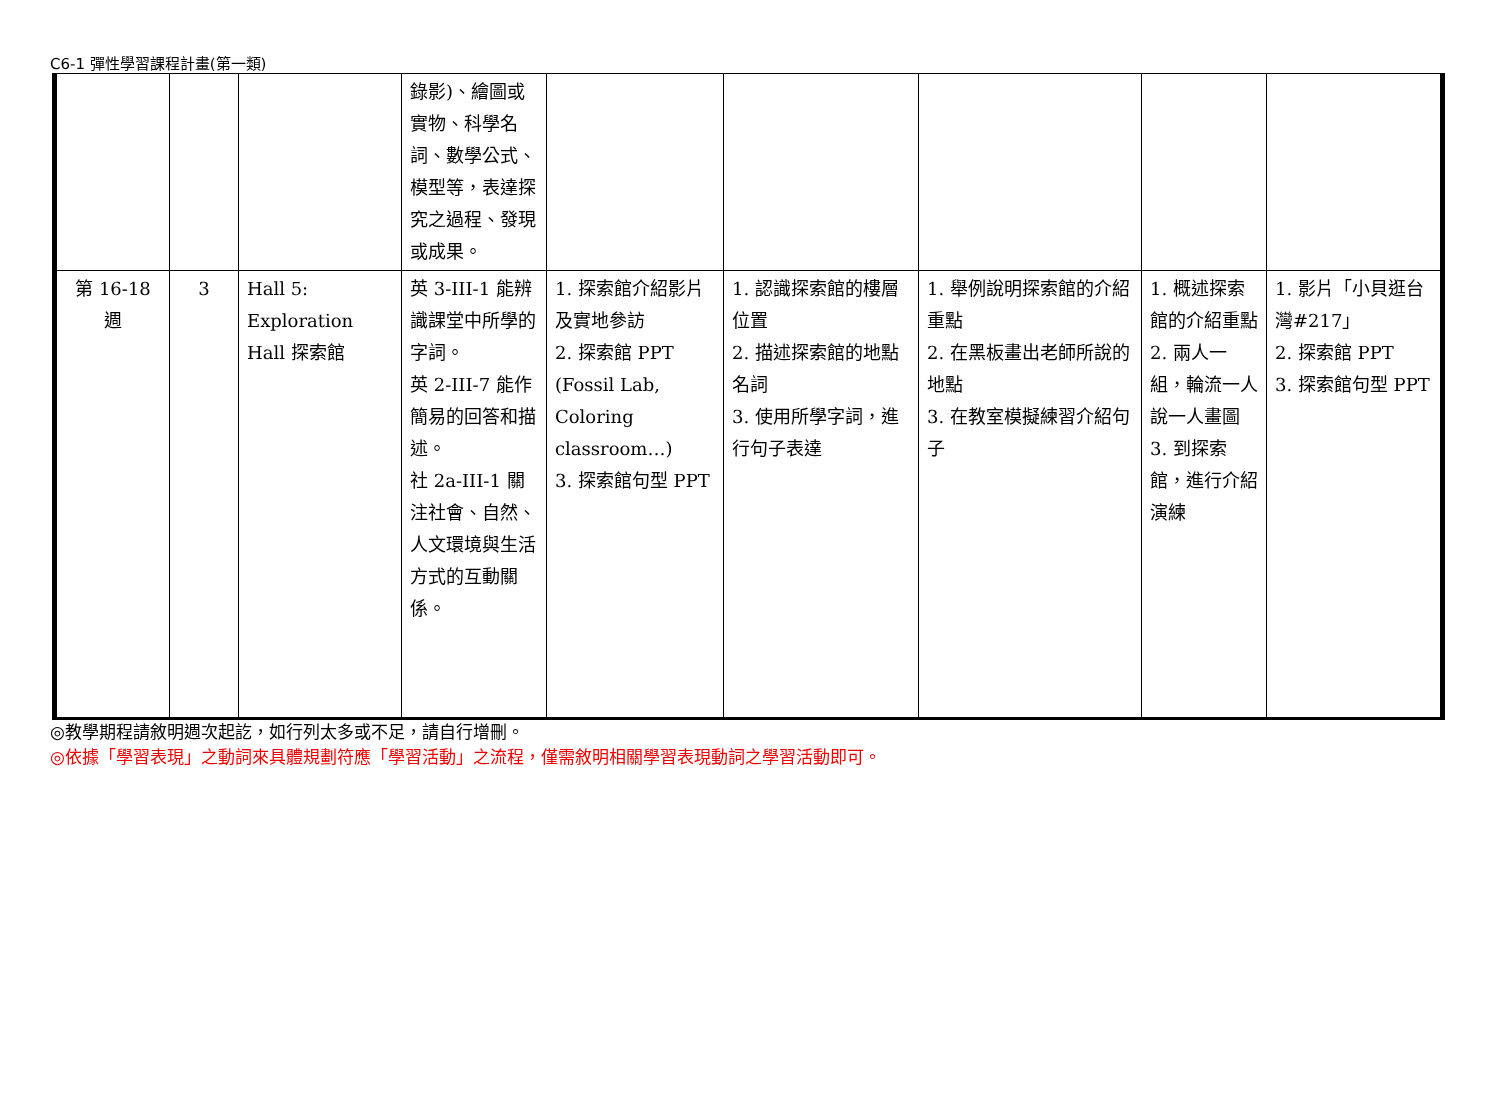C6-1 彈性學習課程計畫(第一類)
| | | | 錄影)、繪圖或實物、科學名詞、數學公式、模型等，表達探究之過程、發現或成果。 | | | | | |
| 第 16-18 週 | 3 | Hall 5: Exploration Hall 探索館 | 英 3-III-1 能辨識課堂中所學的字詞。 英 2-III-7 能作簡易的回答和描述。 社 2a-III-1 關注社會、自然、人文環境與生活方式的互動關係。 | 1. 探索館介紹影片及實地參訪 2. 探索館 PPT (Fossil Lab, Coloring classroom…) 3. 探索館句型 PPT | 1. 認識探索館的樓層位置 2. 描述探索館的地點名詞 3. 使用所學字詞，進行句子表達 | 1. 舉例說明探索館的介紹重點 2. 在黑板畫出老師所說的地點 3. 在教室模擬練習介紹句子 | 1. 概述探索館的介紹重點 2. 兩人一組，輪流一人說一人畫圖 3. 到探索館，進行介紹演練 | 1. 影片「小貝逛台灣#217」 2. 探索館 PPT 3. 探索館句型 PPT |
◎教學期程請敘明週次起訖，如行列太多或不足，請自行增刪。
◎依據「學習表現」之動詞來具體規劃符應「學習活動」之流程，僅需敘明相關學習表現動詞之學習活動即可。